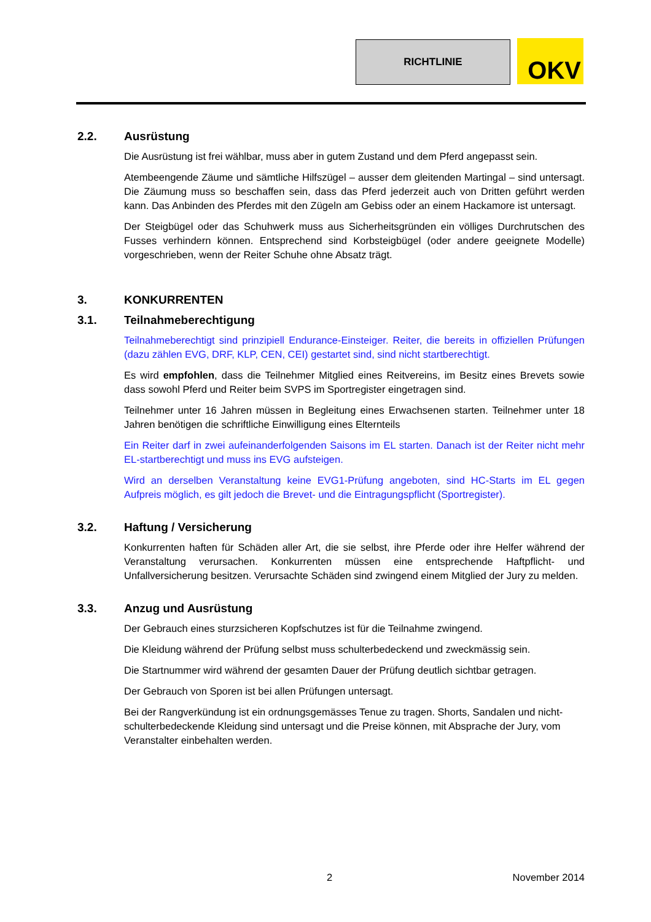RICHTLINIE OKV
2.2. Ausrüstung
Die Ausrüstung ist frei wählbar, muss aber in gutem Zustand und dem Pferd angepasst sein.
Atembeengende Zäume und sämtliche Hilfszügel – ausser dem gleitenden Martingal – sind untersagt. Die Zäumung muss so beschaffen sein, dass das Pferd jederzeit auch von Dritten geführt werden kann. Das Anbinden des Pferdes mit den Zügeln am Gebiss oder an einem Hackamore ist untersagt.
Der Steigbügel oder das Schuhwerk muss aus Sicherheitsgründen ein völliges Durchrutschen des Fusses verhindern können. Entsprechend sind Korbsteigbügel (oder andere geeignete Modelle) vorgeschrieben, wenn der Reiter Schuhe ohne Absatz trägt.
3. KONKURRENTEN
3.1. Teilnahmeberechtigung
Teilnahmeberechtigt sind prinzipiell Endurance-Einsteiger. Reiter, die bereits in offiziellen Prüfungen (dazu zählen EVG, DRF, KLP, CEN, CEI) gestartet sind, sind nicht startberechtigt.
Es wird empfohlen, dass die Teilnehmer Mitglied eines Reitvereins, im Besitz eines Brevets sowie dass sowohl Pferd und Reiter beim SVPS im Sportregister eingetragen sind.
Teilnehmer unter 16 Jahren müssen in Begleitung eines Erwachsenen starten. Teilnehmer unter 18 Jahren benötigen die schriftliche Einwilligung eines Elternteils
Ein Reiter darf in zwei aufeinanderfolgenden Saisons im EL starten. Danach ist der Reiter nicht mehr EL-startberechtigt und muss ins EVG aufsteigen.
Wird an derselben Veranstaltung keine EVG1-Prüfung angeboten, sind HC-Starts im EL gegen Aufpreis möglich, es gilt jedoch die Brevet- und die Eintragungspflicht (Sportregister).
3.2. Haftung / Versicherung
Konkurrenten haften für Schäden aller Art, die sie selbst, ihre Pferde oder ihre Helfer während der Veranstaltung verursachen. Konkurrenten müssen eine entsprechende Haftpflicht- und Unfallversicherung besitzen. Verursachte Schäden sind zwingend einem Mitglied der Jury zu melden.
3.3. Anzug und Ausrüstung
Der Gebrauch eines sturzsicheren Kopfschutzes ist für die Teilnahme zwingend.
Die Kleidung während der Prüfung selbst muss schulterbedeckend und zweckmässig sein.
Die Startnummer wird während der gesamten Dauer der Prüfung deutlich sichtbar getragen.
Der Gebrauch von Sporen ist bei allen Prüfungen untersagt.
Bei der Rangverkündung ist ein ordnungsgemässes Tenue zu tragen. Shorts, Sandalen und nicht-schulterbedeckende Kleidung sind untersagt und die Preise können, mit Absprache der Jury, vom Veranstalter einbehalten werden.
2 November 2014